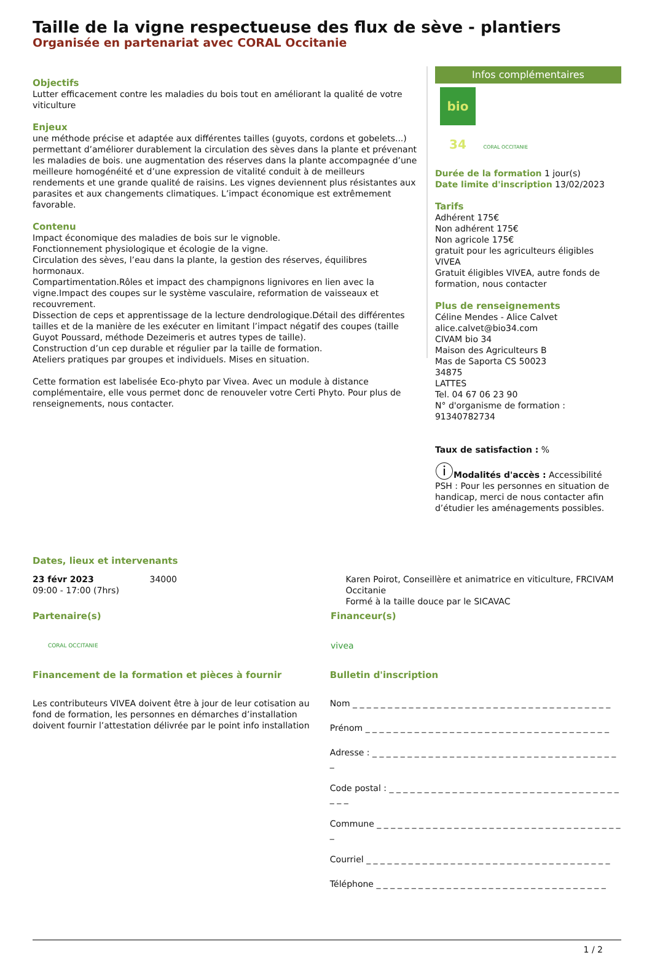Taille de la vigne respectueuse des flux de sève - plantiers
Organisée en partenariat avec CORAL Occitanie
Objectifs
Lutter efficacement contre les maladies du bois tout en améliorant la qualité de votre viticulture
Enjeux
une méthode précise et adaptée aux différentes tailles (guyots, cordons et gobelets...) permettant d’améliorer durablement la circulation des sèves dans la plante et prévenant les maladies de bois. une augmentation des réserves dans la plante accompagnée d’une meilleure homogénéité et d’une expression de vitalité conduit à de meilleurs rendements et une grande qualité de raisins. Les vignes deviennent plus résistantes aux parasites et aux changements climatiques. L’impact économique est extrêmement favorable.
Contenu
Impact économique des maladies de bois sur le vignoble.
Fonctionnement physiologique et écologie de la vigne.
Circulation des sèves, l’eau dans la plante, la gestion des réserves, équilibres hormonaux.
Compartimentation.Rôles et impact des champignons lignivores en lien avec la vigne.Impact des coupes sur le système vasculaire, reformation de vaisseaux et recouvrement.
Dissection de ceps et apprentissage de la lecture dendrologique.Détail des différentes tailles et de la manière de les exécuter en limitant l’impact négatif des coupes (taille Guyot Poussard, méthode Dezeimeris et autres types de taille).
Construction d’un cep durable et régulier par la taille de formation.
Ateliers pratiques par groupes et individuels. Mises en situation.
Cette formation est labelisée Eco-phyto par Vivea. Avec un module à distance complémentaire, elle vous permet donc de renouveler votre Certi Phyto. Pour plus de renseignements, nous contacter.
Infos complémentaires
bio 34 CORAL OCCITANIE
Durée de la formation 1 jour(s)
Date limite d'inscription 13/02/2023
Tarifs
Adhérent 175€
Non adhérent 175€
Non agricole 175€
gratuit pour les agriculteurs éligibles VIVEA
Gratuit éligibles VIVEA, autre fonds de formation, nous contacter
Plus de renseignements
Céline Mendes - Alice Calvet
alice.calvet@bio34.com
CIVAM bio 34
Maison des Agriculteurs B
Mas de Saporta CS 50023
34875
LATTES
Tel. 04 67 06 23 90
N° d'organisme de formation : 91340782734
Taux de satisfaction : %
ⓘModalités d'accès : Accessibilité PSH : Pour les personnes en situation de handicap, merci de nous contacter afin d’étudier les aménagements possibles.
Dates, lieux et intervenants
23 févr 2023
09:00 - 17:00 (7hrs)
34000 Karen Poirot, Conseillère et animatrice en viticulture, FRCIVAM Occitanie
Formé à la taille douce par le SICAVAC
Partenaire(s)
CORAL OCCITANIE
Financeur(s)
vivea
Financement de la formation et pièces à fournir
Les contributeurs VIVEA doivent être à jour de leur cotisation au fond de formation, les personnes en démarches d’installation doivent fournir l’attestation délivrée par le point info installation
Bulletin d'inscription
Nom _ _ _ _ _ _ _ _ _ _ _ _ _ _ _ _ _ _ _ _ _ _ _ _ _ _ _ _ _ _ _ _ _ _ _ _ _
Prénom _ _ _ _ _ _ _ _ _ _ _ _ _ _ _ _ _ _ _ _ _ _ _ _ _ _ _ _ _ _ _ _ _ _ _
Adresse : _ _ _ _ _ _ _ _ _ _ _ _ _ _ _ _ _ _ _ _ _ _ _ _ _ _ _ _ _ _ _ _ _ _ _ _
Code postal : _ _ _ _ _ _ _ _ _ _ _ _ _ _ _ _ _ _ _ _ _ _ _ _ _ _ _ _ _ _ _ _ _ _ _ _
Commune _ _ _ _ _ _ _ _ _ _ _ _ _ _ _ _ _ _ _ _ _ _ _ _ _ _ _ _ _ _ _ _ _ _ _ _
Courriel _ _ _ _ _ _ _ _ _ _ _ _ _ _ _ _ _ _ _ _ _ _ _ _ _ _ _ _ _ _ _ _ _ _ _
Téléphone _ _ _ _ _ _ _ _ _ _ _ _ _ _ _ _ _ _ _ _ _ _ _ _ _ _ _ _ _ _ _ _ _
1 / 2